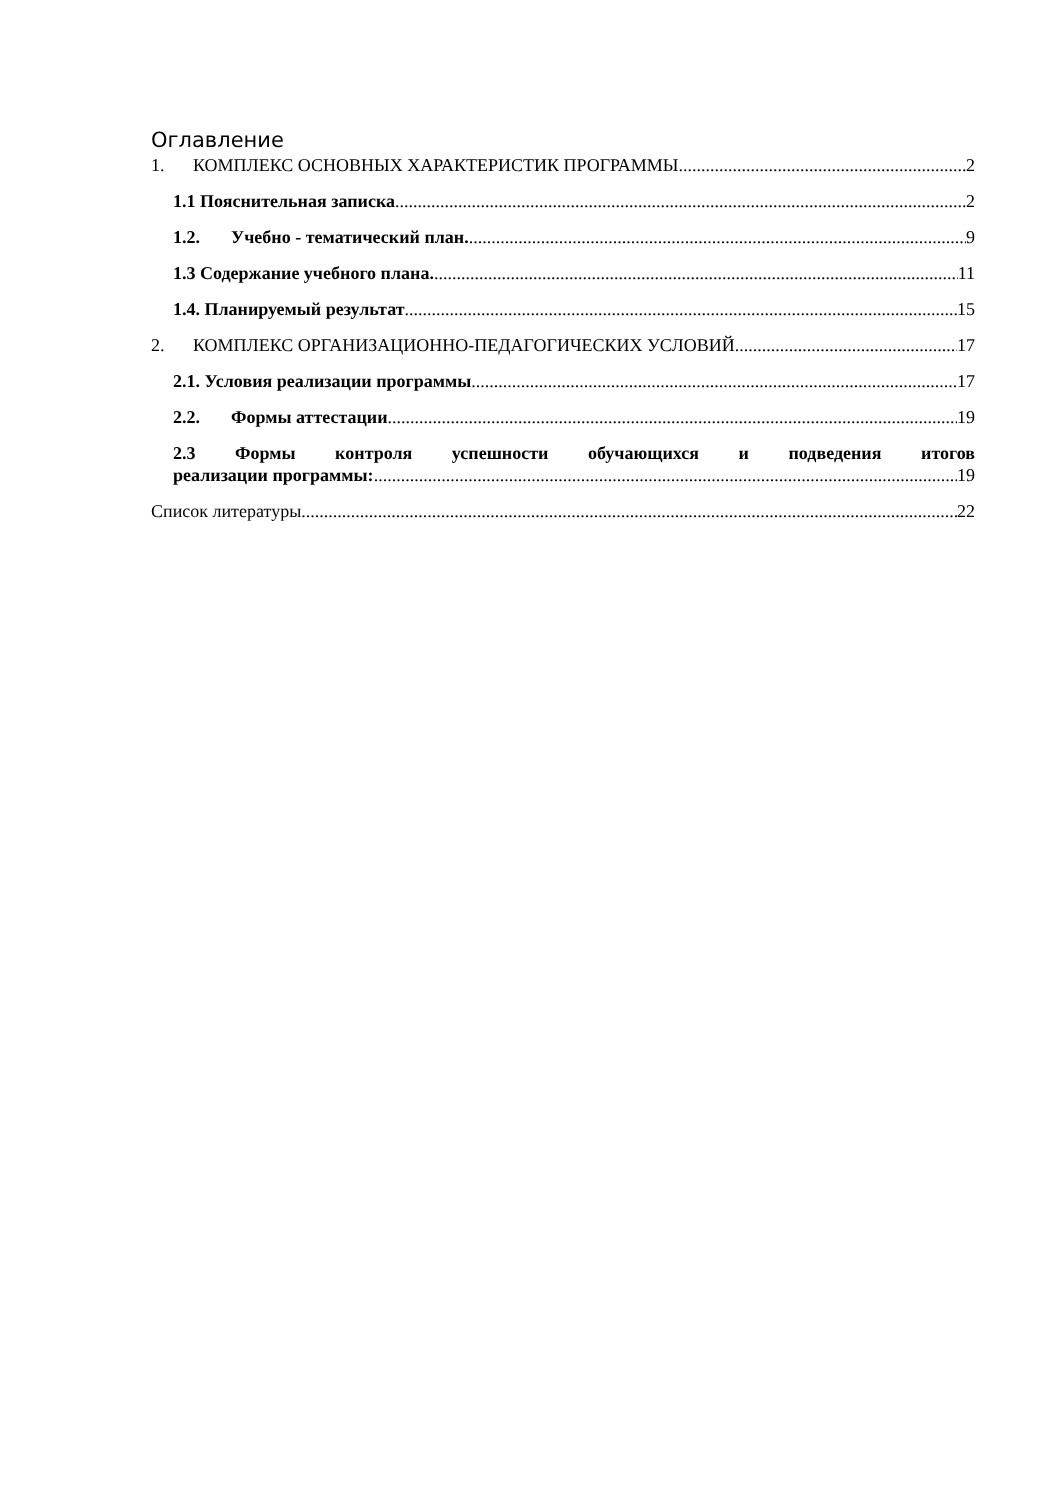Оглавление
1. КОМПЛЕКС ОСНОВНЫХ ХАРАКТЕРИСТИК ПРОГРАММЫ 2
1.1 Пояснительная записка 2
1.2. Учебно - тематический план. 9
1.3 Содержание учебного плана. 11
1.4. Планируемый результат 15
2. КОМПЛЕКС ОРГАНИЗАЦИОННО-ПЕДАГОГИЧЕСКИХ УСЛОВИЙ 17
2.1. Условия реализации программы 17
2.2. Формы аттестации 19
2.3 Формы контроля успешности обучающихся и подведения итогов
реализации программы: 19
Список литературы 22